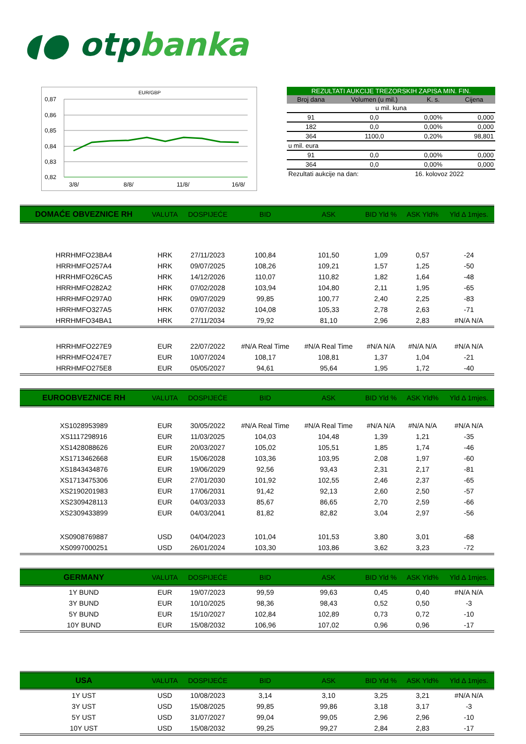◖● otp banka
EUR/GBP
0,87
0,86
0,85
0,84
0,83
0,82
3/8/
8/8/
11/8/
16/8/
| REZULTATI AUKCIJE TREZORSKIH ZAPISA MIN. FIN. | | | |
| --- | --- | --- | --- |
| Broj dana | Volumen (u mil.) | K. s. | Cijena |
| u mil. kuna | | | |
| 91 | 0,0 | 0,00% | 0,000 |
| 182 | 0,0 | 0,00% | 0,000 |
| 364 | 1100,0 | 0,20% | 98,801 |
| u mil. eura | | | |
| 91 | 0,0 | 0,00% | 0,000 |
| 364 | 0,0 | 0,00% | 0,000 |
| Rezultati aukcije na dan: | | 16. kolovoz 2022 | |
| DOMAĆE OBVEZNICE RH | VALUTA | DOSPIJEĆE | BID | ASK | BID Yld % | ASK Yld% | Yld Δ 1mjes. |
| HRRHMFO23BA4 | HRK | 27/11/2023 | 100,84 | 101,50 | 1,09 | 0,57 | -24 |
| HRRHMFO257A4 | HRK | 09/07/2025 | 108,26 | 109,21 | 1,57 | 1,25 | -50 |
| HRRHMFO26CA5 | HRK | 14/12/2026 | 110,07 | 110,82 | 1,82 | 1,64 | -48 |
| HRRHMFO282A2 | HRK | 07/02/2028 | 103,94 | 104,80 | 2,11 | 1,95 | -65 |
| HRRHMFO297A0 | HRK | 09/07/2029 | 99,85 | 100,77 | 2,40 | 2,25 | -83 |
| HRRHMFO327A5 | HRK | 07/07/2032 | 104,08 | 105,33 | 2,78 | 2,63 | -71 |
| HRRHMFO34BA1 | HRK | 27/11/2034 | 79,92 | 81,10 | 2,96 | 2,83 | #N/A N/A |
| HRRHMFO227E9 | EUR | 22/07/2022 | #N/A Real Time | #N/A Real Time | #N/A N/A | #N/A N/A | #N/A N/A |
| HRRHMFO247E7 | EUR | 10/07/2024 | 108,17 | 108,81 | 1,37 | 1,04 | -21 |
| HRRHMFO275E8 | EUR | 05/05/2027 | 94,61 | 95,64 | 1,95 | 1,72 | -40 |
| EUROOBVEZNICE RH | VALUTA | DOSPIJEĆE | BID | ASK | BID Yld % | ASK Yld% | Yld Δ 1mjes. |
| XS1028953989 | EUR | 30/05/2022 | #N/A Real Time | #N/A Real Time | #N/A N/A | #N/A N/A | #N/A N/A |
| XS1117298916 | EUR | 11/03/2025 | 104,03 | 104,48 | 1,39 | 1,21 | -35 |
| XS1428088626 | EUR | 20/03/2027 | 105,02 | 105,51 | 1,85 | 1,74 | -46 |
| XS1713462668 | EUR | 15/06/2028 | 103,36 | 103,95 | 2,08 | 1,97 | -60 |
| XS1843434876 | EUR | 19/06/2029 | 92,56 | 93,43 | 2,31 | 2,17 | -81 |
| XS1713475306 | EUR | 27/01/2030 | 101,92 | 102,55 | 2,46 | 2,37 | -65 |
| XS2190201983 | EUR | 17/06/2031 | 91,42 | 92,13 | 2,60 | 2,50 | -57 |
| XS2309428113 | EUR | 04/03/2033 | 85,67 | 86,65 | 2,70 | 2,59 | -66 |
| XS2309433899 | EUR | 04/03/2041 | 81,82 | 82,82 | 3,04 | 2,97 | -56 |
| XS0908769887 | USD | 04/04/2023 | 101,04 | 101,53 | 3,80 | 3,01 | -68 |
| XS0997000251 | USD | 26/01/2024 | 103,30 | 103,86 | 3,62 | 3,23 | -72 |
| GERMANY | VALUTA | DOSPIJEĆE | BID | ASK | BID Yld % | ASK Yld% | Yld Δ 1mjes. |
| 1Y BUND | EUR | 19/07/2023 | 99,59 | 99,63 | 0,45 | 0,40 | #N/A N/A |
| 3Y BUND | EUR | 10/10/2025 | 98,36 | 98,43 | 0,52 | 0,50 | -3 |
| 5Y BUND | EUR | 15/10/2027 | 102,84 | 102,89 | 0,73 | 0,72 | -10 |
| 10Y BUND | EUR | 15/08/2032 | 106,96 | 107,02 | 0,96 | 0,96 | -17 |
| USA | VALUTA | DOSPIJEĆE | BID | ASK | BID Yld % | ASK Yld% | Yld Δ 1mjes. |
| 1Y UST | USD | 10/08/2023 | 3,14 | 3,10 | 3,25 | 3,21 | #N/A N/A |
| 3Y UST | USD | 15/08/2025 | 99,85 | 99,86 | 3,18 | 3,17 | -3 |
| 5Y UST | USD | 31/07/2027 | 99,04 | 99,05 | 2,96 | 2,96 | -10 |
| 10Y UST | USD | 15/08/2032 | 99,25 | 99,27 | 2,84 | 2,83 | -17 |